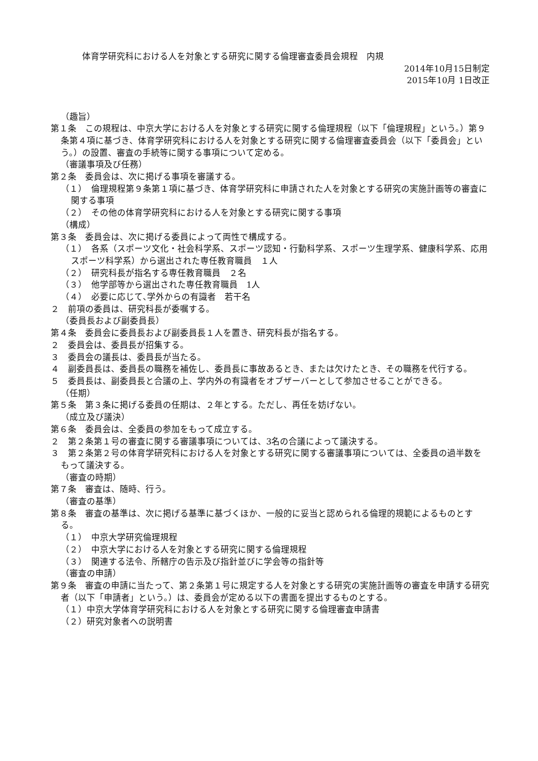体育学研究科における人を対象とする研究に関する倫理審査委員会規程　内規
2014年10月15日制定
2015年10月 1日改正
（趣旨）
第１条　この規程は、中京大学における人を対象とする研究に関する倫理規程（以下「倫理規程」という。）第９条第４項に基づき、体育学研究科における人を対象とする研究に関する倫理審査委員会（以下「委員会」という。）の設置、審査の手続等に関する事項について定める。
（審議事項及び任務）
第２条　委員会は、次に掲げる事項を審議する。
（１）　倫理規程第９条第１項に基づき、体育学研究科に申請された人を対象とする研究の実施計画等の審査に関する事項
（２）　その他の体育学研究科における人を対象とする研究に関する事項
（構成）
第３条　委員会は、次に掲げる委員によって両性で構成する。
（１）　各系（スポーツ文化・社会科学系、スポーツ認知・行動科学系、スポーツ生理学系、健康科学系、応用スポーツ科学系）から選出された専任教育職員　１人
（２）　研究科長が指名する専任教育職員　２名
（３）　他学部等から選出された専任教育職員　1人
（４）　必要に応じて､学外からの有識者　若干名
２　前項の委員は、研究科長が委嘱する。
（委員長および副委員長）
第４条　委員会に委員長および副委員長１人を置き、研究科長が指名する。
２　委員会は、委員長が招集する。
３　委員会の議長は、委員長が当たる。
４　副委員長は、委員長の職務を補佐し、委員長に事故あるとき、または欠けたとき、その職務を代行する。
５　委員長は、副委員長と合議の上、学内外の有識者をオブザーバーとして参加させることができる。
（任期）
第５条　第３条に掲げる委員の任期は、２年とする。ただし、再任を妨げない。
（成立及び議決）
第６条　委員会は、全委員の参加をもって成立する。
２　第２条第１号の審査に関する審議事項については、3名の合議によって議決する。
３　第２条第２号の体育学研究科における人を対象とする研究に関する審議事項については、全委員の過半数をもって議決する。
（審査の時期）
第７条　審査は、随時、行う。
（審査の基準）
第８条　審査の基準は、次に掲げる基準に基づくほか、一般的に妥当と認められる倫理的規範によるものとする。
（１）　中京大学研究倫理規程
（２）　中京大学における人を対象とする研究に関する倫理規程
（３）　関連する法令、所轄庁の告示及び指針並びに学会等の指針等
（審査の申請）
第９条　審査の申請に当たって、第２条第１号に規定する人を対象とする研究の実施計画等の審査を申請する研究者（以下「申請者」という。）は、委員会が定める以下の書面を提出するものとする。
（１）中京大学体育学研究科における人を対象とする研究に関する倫理審査申請書
（２）研究対象者への説明書